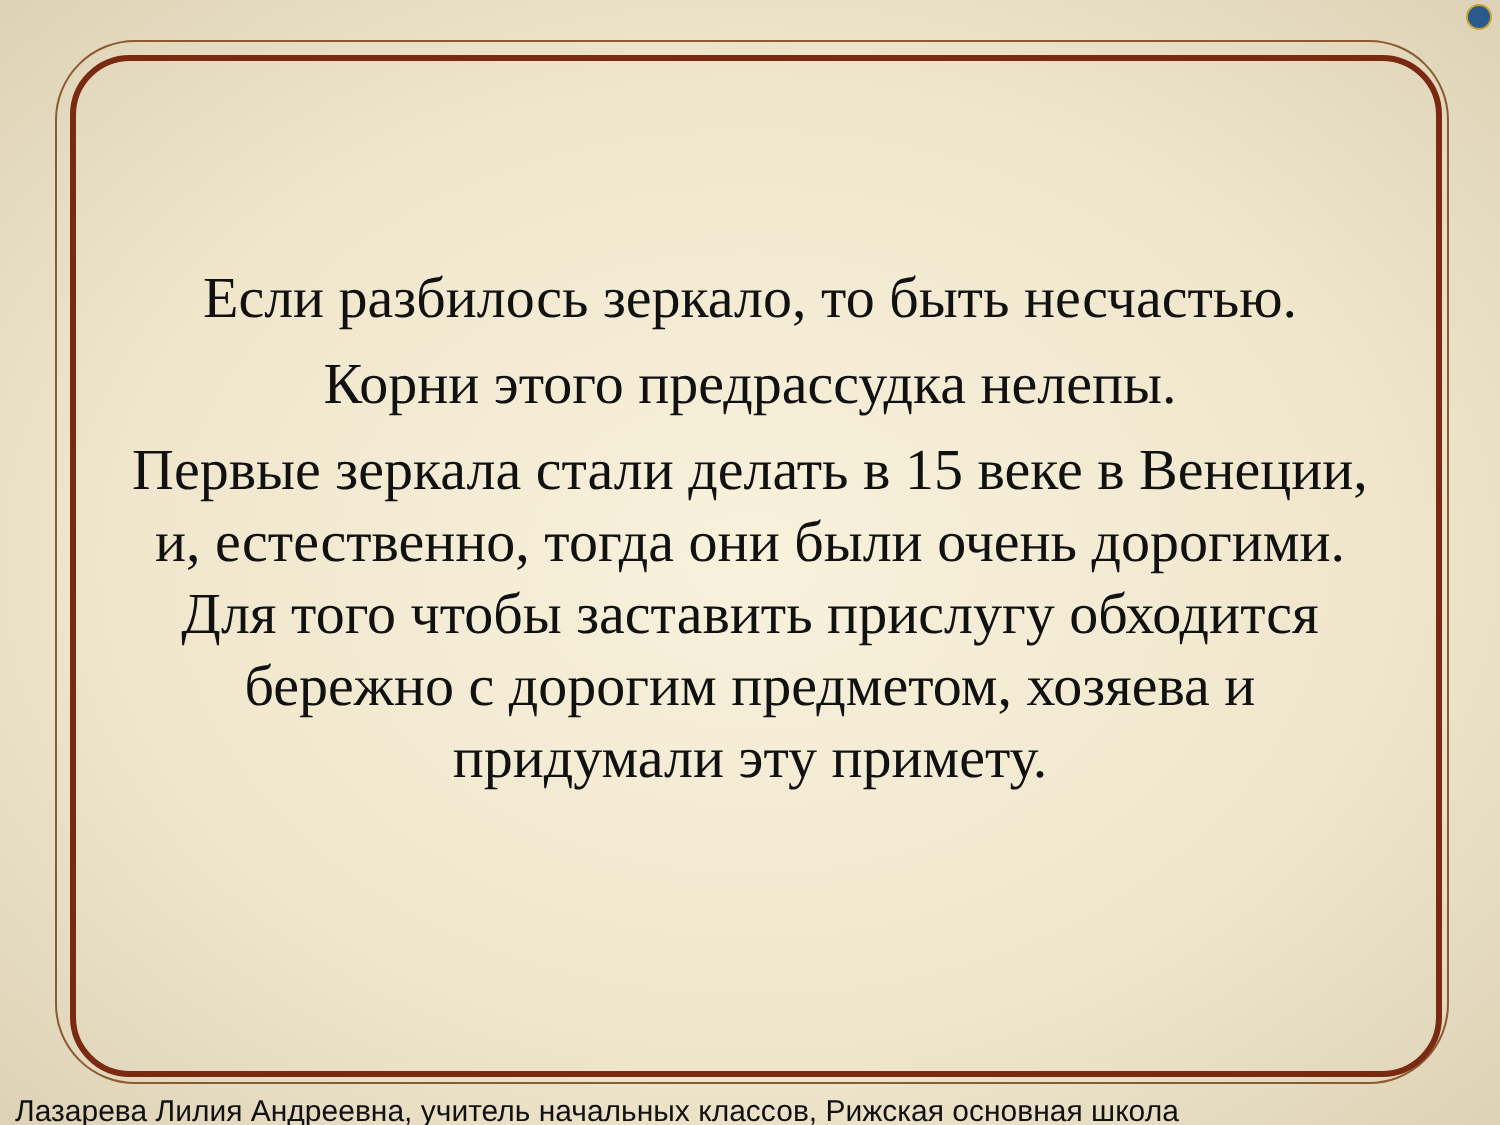Если разбилось зеркало, то быть несчастью.
Корни этого предрассудка нелепы.
Первые зеркала стали делать в 15 веке в Венеции, и, естественно, тогда они были очень дорогими. Для того чтобы заставить прислугу обходится бережно с дорогим предметом, хозяева и придумали эту примету.
Лазарева Лилия Андреевна, учитель начальных классов, Рижская основная школа